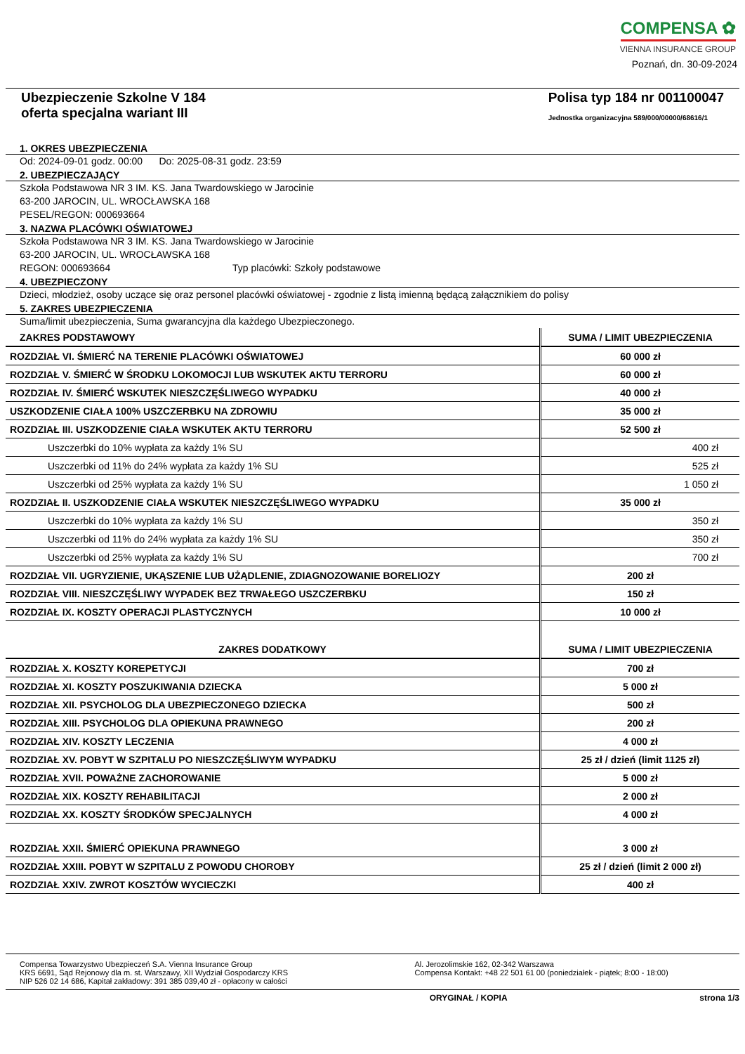COMPENSA ✿
VIENNA INSURANCE GROUP
Poznań, dn. 30-09-2024
Ubezpieczenie Szkolne V 184
oferta specjalna wariant III
Polisa typ 184 nr 001100047
Jednostka organizacyjna 589/000/00000/68616/1
1. OKRES UBEZPIECZENIA
Od: 2024-09-01 godz. 00:00 Do: 2025-08-31 godz. 23:59
2. UBEZPIECZAJĄCY
Szkoła Podstawowa NR 3 IM. KS. Jana Twardowskiego w Jarocinie
63-200 JAROCIN, UL. WROCŁAWSKA 168
PESEL/REGON: 000693664
3. NAZWA PLACÓWKI OŚWIATOWEJ
Szkoła Podstawowa NR 3 IM. KS. Jana Twardowskiego w Jarocinie
63-200 JAROCIN, UL. WROCŁAWSKA 168
REGON: 000693664 Typ placówki: Szkoły podstawowe
4. UBEZPIECZONY
Dzieci, młodzież, osoby uczące się oraz personel placówki oświatowej - zgodnie z listą imienną będącą załącznikiem do polisy
5. ZAKRES UBEZPIECZENIA
Suma/limit ubezpieczenia, Suma gwarancyjna dla każdego Ubezpieczonego.
| ZAKRES PODSTAWOWY | SUMA / LIMIT UBEZPIECZENIA |
| --- | --- |
| ROZDZIAŁ VI. ŚMIERĆ NA TERENIE PLACÓWKI OŚWIATOWEJ | 60 000 zł |
| ROZDZIAŁ V. ŚMIERĆ W ŚRODKU LOKOMOCJI LUB WSKUTEK AKTU TERRORU | 60 000 zł |
| ROZDZIAŁ IV. ŚMIERĆ WSKUTEK NIESZCZĘŚLIWEGO WYPADKU | 40 000 zł |
| USZKODZENIE CIAŁA 100% USZCZERBKU NA ZDROWIU | 35 000 zł |
| ROZDZIAŁ III. USZKODZENIE CIAŁA WSKUTEK AKTU TERRORU | 52 500 zł |
| Uszczerbki do 10% wypłata za każdy 1% SU | 400 zł |
| Uszczerbki od 11% do 24% wypłata za każdy 1% SU | 525 zł |
| Uszczerbki od 25% wypłata za każdy 1% SU | 1 050 zł |
| ROZDZIAŁ II. USZKODZENIE CIAŁA WSKUTEK NIESZCZĘŚLIWEGO WYPADKU | 35 000 zł |
| Uszczerbki do 10% wypłata za każdy 1% SU | 350 zł |
| Uszczerbki od 11% do 24% wypłata za każdy 1% SU | 350 zł |
| Uszczerbki od 25% wypłata za każdy 1% SU | 700 zł |
| ROZDZIAŁ VII. UGRYZIENIE, UKĄSZENIE LUB UŻĄDLENIE, ZDIAGNOZOWANIE BORELIOZY | 200 zł |
| ROZDZIAŁ VIII. NIESZCZĘŚLIWY WYPADEK BEZ TRWAŁEGO USZCZERBKU | 150 zł |
| ROZDZIAŁ IX. KOSZTY OPERACJI PLASTYCZNYCH | 10 000 zł |
| ZAKRES DODATKOWY | SUMA / LIMIT UBEZPIECZENIA |
| ROZDZIAŁ X. KOSZTY KOREPETYCJI | 700 zł |
| ROZDZIAŁ XI. KOSZTY POSZUKIWANIA DZIECKA | 5 000 zł |
| ROZDZIAŁ XII. PSYCHOLOG DLA UBEZPIECZONEGO DZIECKA | 500 zł |
| ROZDZIAŁ XIII. PSYCHOLOG DLA OPIEKUNA PRAWNEGO | 200 zł |
| ROZDZIAŁ XIV. KOSZTY LECZENIA | 4 000 zł |
| ROZDZIAŁ XV. POBYT W SZPITALU PO NIESZCZĘŚLIWYM WYPADKU | 25 zł / dzień (limit 1125 zł) |
| ROZDZIAŁ XVII. POWAŻNE ZACHOROWANIE | 5 000 zł |
| ROZDZIAŁ XIX. KOSZTY REHABILITACJI | 2 000 zł |
| ROZDZIAŁ XX. KOSZTY ŚRODKÓW SPECJALNYCH | 4 000 zł |
| ROZDZIAŁ XXII. ŚMIERĆ OPIEKUNA PRAWNEGO | 3 000 zł |
| ROZDZIAŁ XXIII. POBYT W SZPITALU Z POWODU CHOROBY | 25 zł / dzień (limit 2 000 zł) |
| ROZDZIAŁ XXIV. ZWROT KOSZTÓW WYCIECZKI | 400 zł |
Compensa Towarzystwo Ubezpieczeń S.A. Vienna Insurance Group
KRS 6691, Sąd Rejonowy dla m. st. Warszawy, XII Wydział Gospodarczy KRS
NIP 526 02 14 686, Kapitał zakładowy: 391 385 039,40 zł - opłacony w całości
Al. Jerozolimskie 162, 02-342 Warszawa
Compensa Kontakt: +48 22 501 61 00 (poniedziałek - piątek; 8:00 - 18:00)
ORYGINAŁ / KOPIA strona 1/3